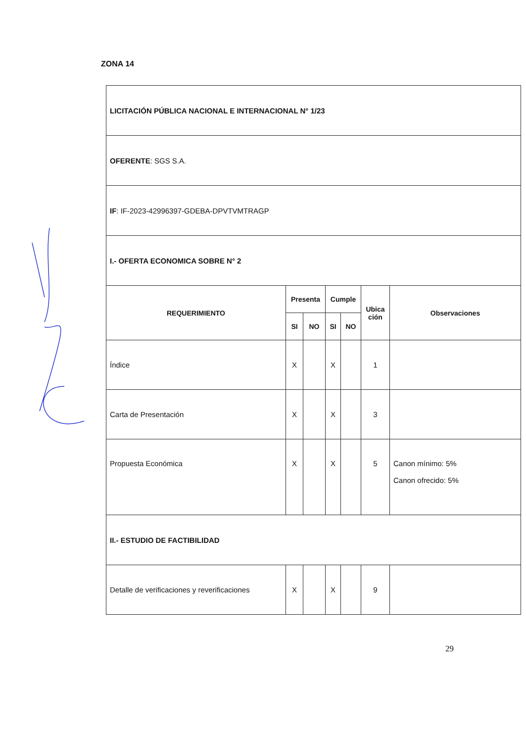ZONA 14
| LICITACIÓN PÚBLICA NACIONAL E INTERNACIONAL N° 1/23 | | | | | | |
| OFERENTE : SGS S.A. | | | | | | |
| IF : IF-2023-42996397-GDEBA-DPVTVMTRAGP | | | | | | |
| I.- OFERTA ECONOMICA SOBRE N° 2 | | | | | | |
| REQUERIMIENTO | Presenta | | Cumple | | Ubica ción | Observaciones |
| | SI | NO | SI | NO | | |
| Índice | X | | X | | 1 | |
| Carta de Presentación | X | | X | | 3 | |
| Propuesta Económica | X | | X | | 5 | Canon mínimo: 5% Canon ofrecido: 5% |
| II.- ESTUDIO DE FACTIBILIDAD | | | | | | |
| Detalle de verificaciones y reverificaciones | X | | X | | 9 | |
29